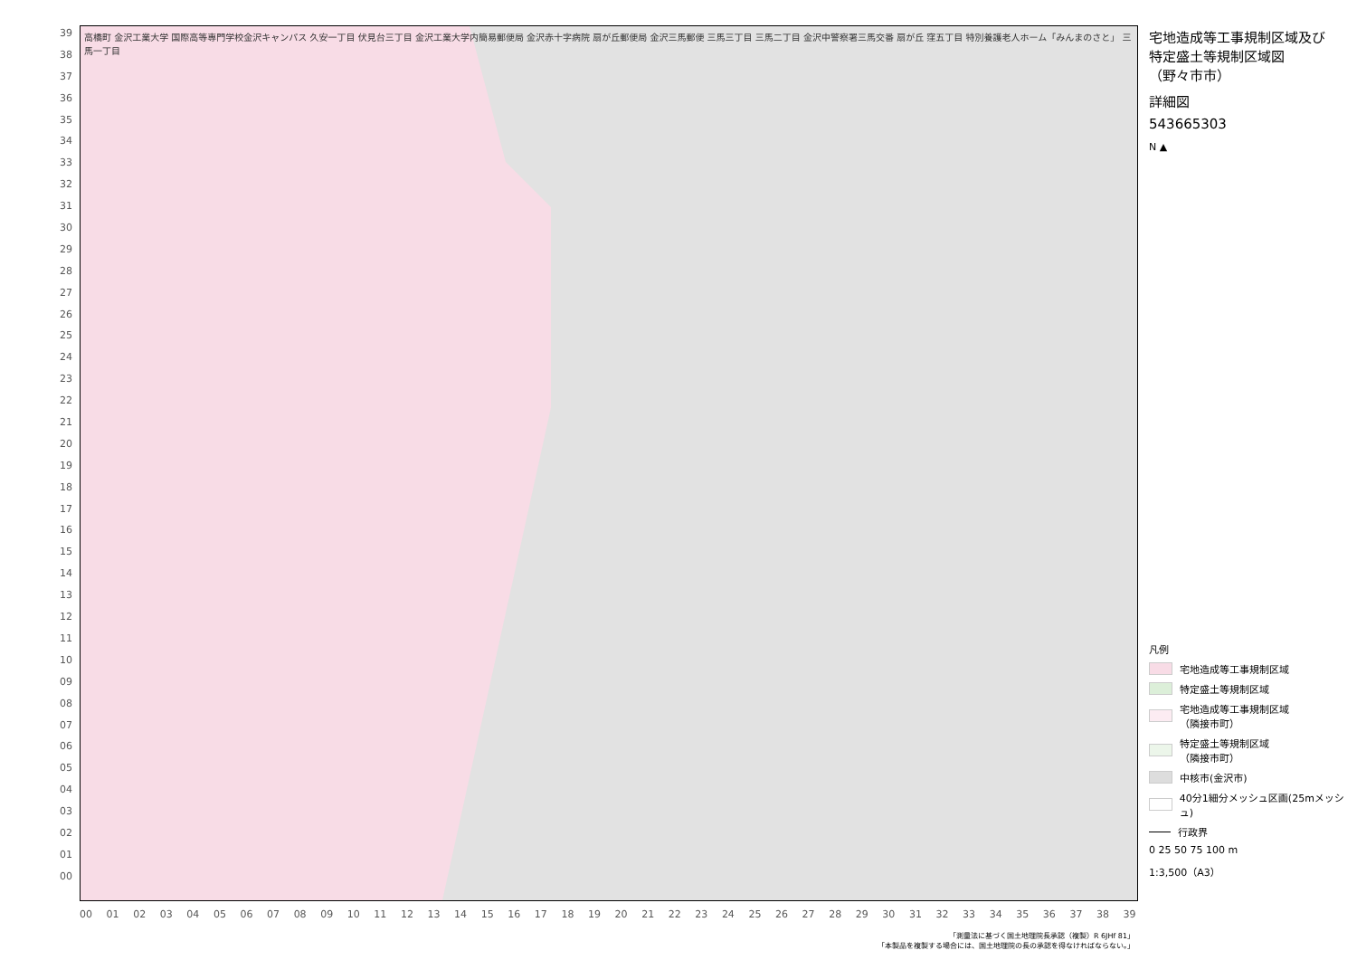39
38
37
36
35
34
33
32
31
30
29
28
27
26
25
24
23
22
21
20
19
18
17
16
15
14
13
12
11
10
09
08
07
06
05
04
03
02
01
00
高橋町 金沢工業大学 国際高等専門学校金沢キャンパス 久安一丁目 伏見台三丁目 金沢工業大学内簡易郵便局 金沢赤十字病院 扇が丘郵便局 金沢三馬郵便 三馬三丁目 三馬二丁目 金沢中警察署三馬交番 扇が丘 窪五丁目 特別養護老人ホーム「みんまのさと」 三馬一丁目
宅地造成等工事規制区域及び
特定盛土等規制区域図
（野々市市）
詳細図
543665303
N ▲
凡例
宅地造成等工事規制区域
特定盛土等規制区域
宅地造成等工事規制区域
（隣接市町）
特定盛土等規制区域
（隣接市町）
中核市(金沢市)
40分1細分メッシュ区画(25mメッシュ)
行政界
0 25 50 75 100 m
1:3,500（A3）
00 01 02 03 04 05 06 07 08 09 10 11 12 13 14 15 16 17 18 19 20 21 22 23 24 25 26 27 28 29 30 31 32 33 34 35 36 37 38 39
「測量法に基づく国土地理院長承認（複製）R 6JHf 81」
「本製品を複製する場合には、国土地理院の長の承認を得なければならない。」